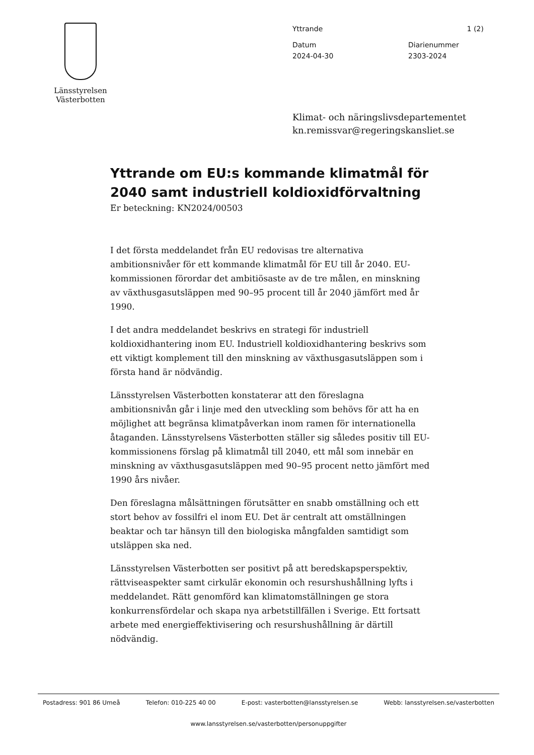Länsstyrelsen
Västerbotten
Yttrande 1 (2)
Datum
2024-04-30
Diarienummer
2303-2024
Klimat- och näringslivsdepartementet
kn.remissvar@regeringskansliet.se
Yttrande om EU:s kommande klimatmål för 2040 samt industriell koldioxidförvaltning
Er beteckning: KN2024/00503
I det första meddelandet från EU redovisas tre alternativa ambitionsnivåer för ett kommande klimatmål för EU till år 2040. EU-kommissionen förordar det ambitiösaste av de tre målen, en minskning av växthusgasutsläppen med 90–95 procent till år 2040 jämfört med år 1990.
I det andra meddelandet beskrivs en strategi för industriell koldioxidhantering inom EU. Industriell koldioxidhantering beskrivs som ett viktigt komplement till den minskning av växthusgasutsläppen som i första hand är nödvändig.
Länsstyrelsen Västerbotten konstaterar att den föreslagna ambitionsnivån går i linje med den utveckling som behövs för att ha en möjlighet att begränsa klimatpåverkan inom ramen för internationella åtaganden. Länsstyrelsens Västerbotten ställer sig således positiv till EU-kommissionens förslag på klimatmål till 2040, ett mål som innebär en minskning av växthusgasutsläppen med 90–95 procent netto jämfört med 1990 års nivåer.
Den föreslagna målsättningen förutsätter en snabb omställning och ett stort behov av fossilfri el inom EU. Det är centralt att omställningen beaktar och tar hänsyn till den biologiska mångfalden samtidigt som utsläppen ska ned.
Länsstyrelsen Västerbotten ser positivt på att beredskapsperspektiv, rättviseaspekter samt cirkulär ekonomin och resurshushållning lyfts i meddelandet. Rätt genomförd kan klimatomställningen ge stora konkurrensfördelar och skapa nya arbetstillfällen i Sverige. Ett fortsatt arbete med energieffektivisering och resurshushållning är därtill nödvändig.
Postadress: 901 86 Umeå Telefon: 010-225 40 00 E-post: vasterbotten@lansstyrelsen.se Webb: lansstyrelsen.se/vasterbotten
www.lansstyrelsen.se/vasterbotten/personuppgifter